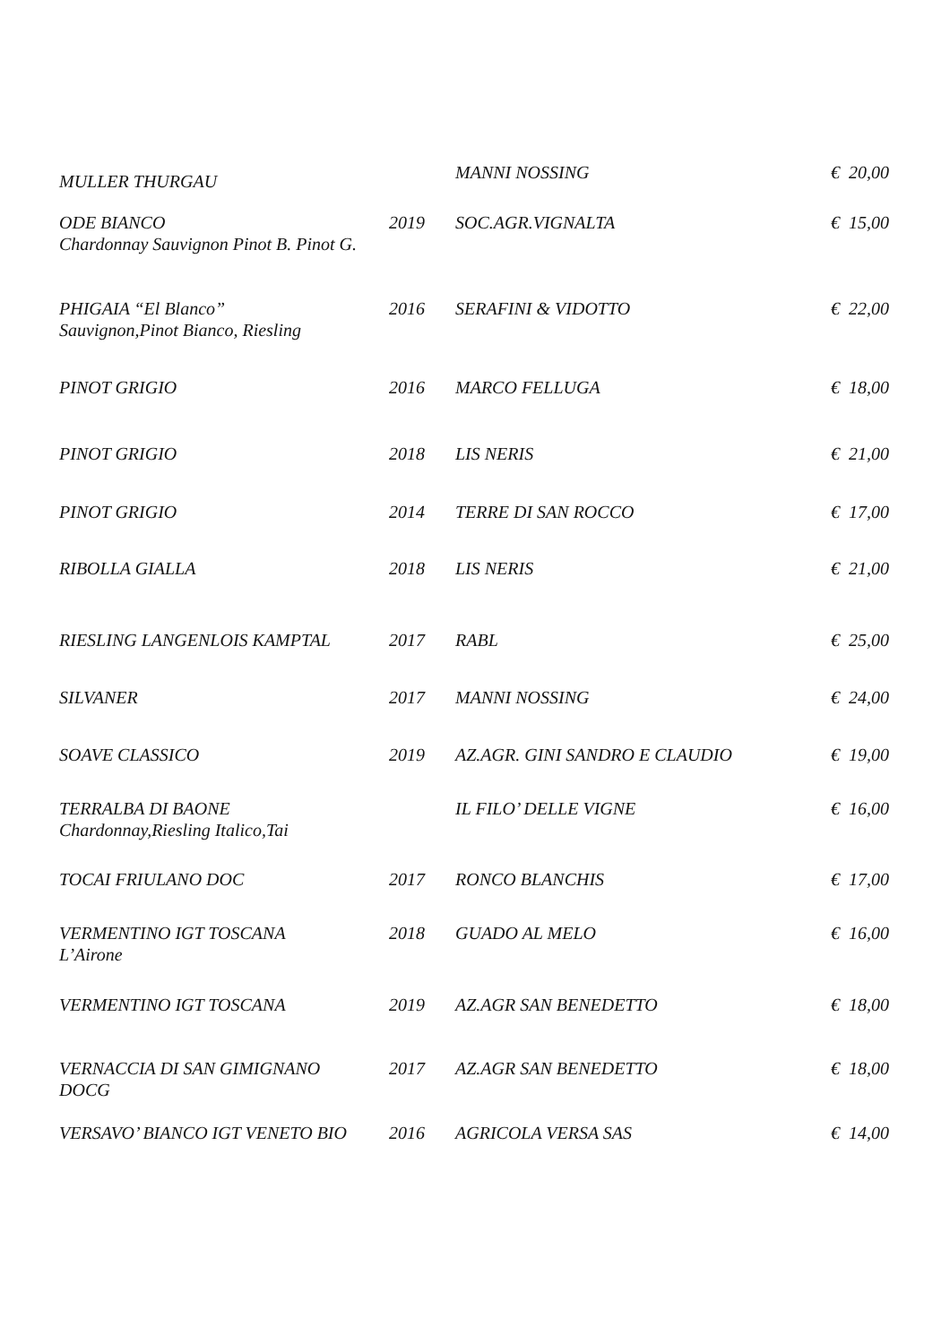| MULLER THURGAU | | MANNI NOSSING | € 20,00 |
| ODE BIANCO Chardonnay Sauvignon Pinot B. Pinot G. | 2019 | SOC.AGR.VIGNALTA | € 15,00 |
| PHIGAIA “El Blanco” Sauvignon,Pinot Bianco, Riesling | 2016 | SERAFINI & VIDOTTO | € 22,00 |
| PINOT GRIGIO | 2016 | MARCO FELLUGA | € 18,00 |
| PINOT GRIGIO | 2018 | LIS NERIS | € 21,00 |
| PINOT GRIGIO | 2014 | TERRE DI SAN ROCCO | € 17,00 |
| RIBOLLA GIALLA | 2018 | LIS NERIS | € 21,00 |
| RIESLING LANGENLOIS KAMPTAL | 2017 | RABL | € 25,00 |
| SILVANER | 2017 | MANNI NOSSING | € 24,00 |
| SOAVE CLASSICO | 2019 | AZ.AGR. GINI SANDRO E CLAUDIO | € 19,00 |
| TERRALBA DI BAONE Chardonnay,Riesling Italico,Tai | | IL FILO’ DELLE VIGNE | € 16,00 |
| TOCAI FRIULANO DOC | 2017 | RONCO BLANCHIS | € 17,00 |
| VERMENTINO IGT TOSCANA L’Airone | 2018 | GUADO AL MELO | € 16,00 |
| VERMENTINO IGT TOSCANA | 2019 | AZ.AGR SAN BENEDETTO | € 18,00 |
| VERNACCIA DI SAN GIMIGNANO DOCG | 2017 | AZ.AGR SAN BENEDETTO | € 18,00 |
| VERSAVO’ BIANCO IGT VENETO BIO | 2016 | AGRICOLA VERSA SAS | € 14,00 |